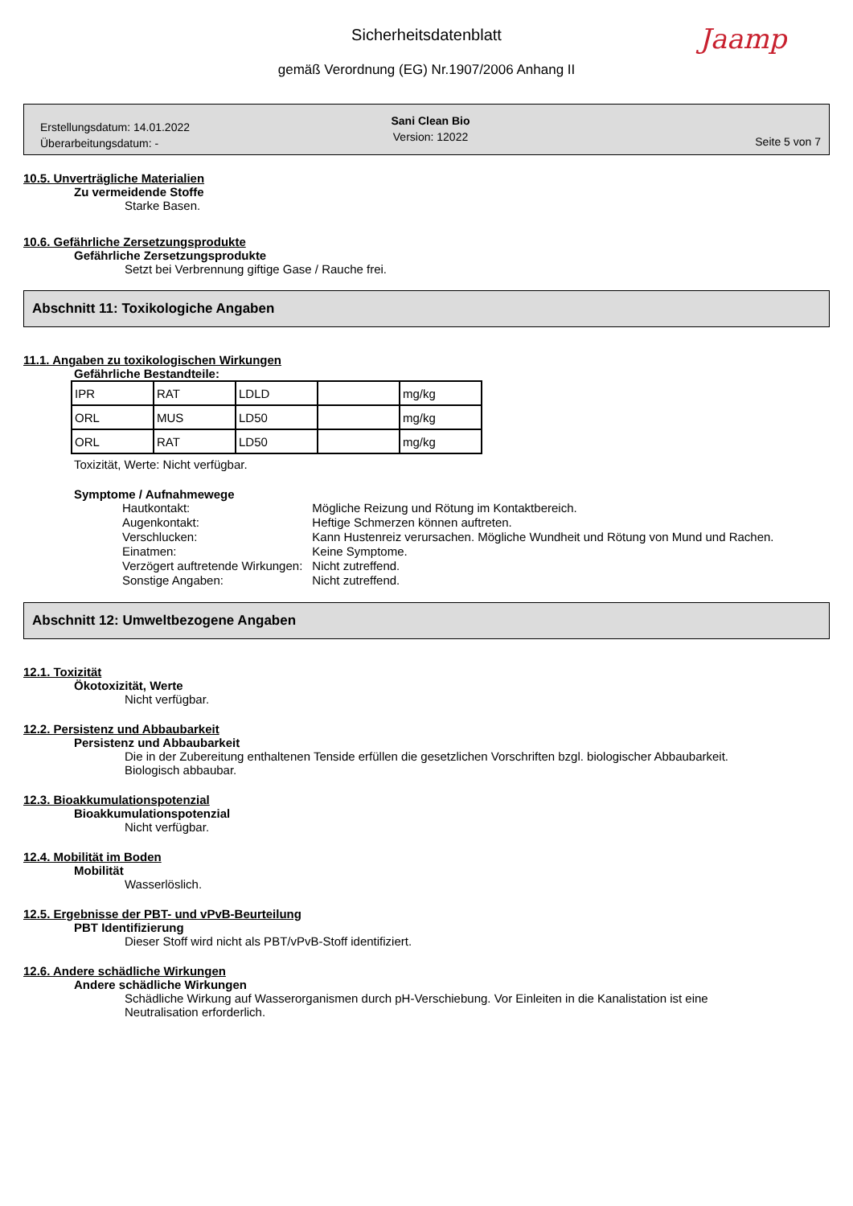Jaamp
Sicherheitsdatenblatt
gemäß Verordnung (EG) Nr.1907/2006 Anhang II
Erstellungsdatum: 14.01.2022
Überarbeitungsdatum: -
Sani Clean Bio
Version: 12022
Seite 5 von 7
10.5. Unverträgliche Materialien
Zu vermeidende Stoffe
Starke Basen.
10.6. Gefährliche Zersetzungsprodukte
Gefährliche Zersetzungsprodukte
Setzt bei Verbrennung giftige Gase / Rauche frei.
Abschnitt 11: Toxikologiche Angaben
11.1. Angaben zu toxikologischen Wirkungen
Gefährliche Bestandteile:
| IPR | RAT | LDLD | | mg/kg |
| ORL | MUS | LD50 | | mg/kg |
| ORL | RAT | LD50 | | mg/kg |
Toxizität, Werte: Nicht verfügbar.
Symptome / Aufnahmewege
| Hautkontakt: | Mögliche Reizung und Rötung im Kontaktbereich. |
| Augenkontakt: | Heftige Schmerzen können auftreten. |
| Verschlucken: | Kann Hustenreiz verursachen. Mögliche Wundheit und Rötung von Mund und Rachen. |
| Einatmen: | Keine Symptome. |
| Verzögert auftretende Wirkungen: | Nicht zutreffend. |
| Sonstige Angaben: | Nicht zutreffend. |
Abschnitt 12: Umweltbezogene Angaben
12.1. Toxizität
Ökotoxizität, Werte
Nicht verfügbar.
12.2. Persistenz und Abbaubarkeit
Persistenz und Abbaubarkeit
Die in der Zubereitung enthaltenen Tenside erfüllen die gesetzlichen Vorschriften bzgl. biologischer Abbaubarkeit.
Biologisch abbaubar.
12.3. Bioakkumulationspotenzial
Bioakkumulationspotenzial
Nicht verfügbar.
12.4. Mobilität im Boden
Mobilität
Wasserlöslich.
12.5. Ergebnisse der PBT- und vPvB-Beurteilung
PBT Identifizierung
Dieser Stoff wird nicht als PBT/vPvB-Stoff identifiziert.
12.6. Andere schädliche Wirkungen
Andere schädliche Wirkungen
Schädliche Wirkung auf Wasserorganismen durch pH-Verschiebung. Vor Einleiten in die Kanalistation ist eine
Neutralisation erforderlich.